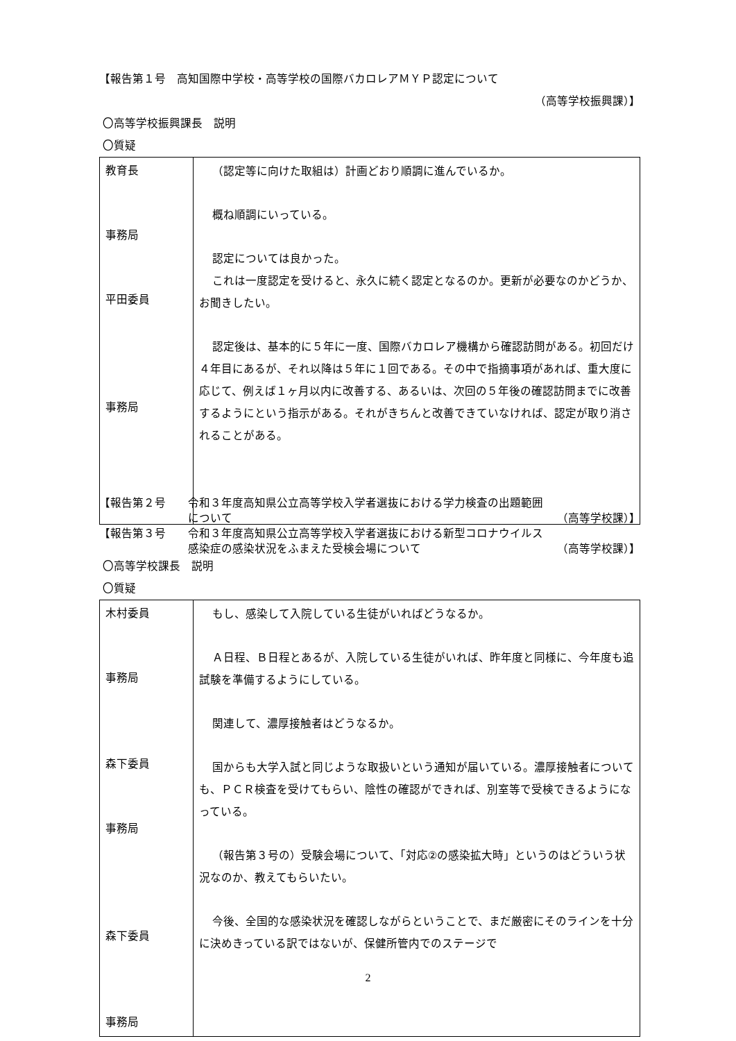【報告第１号　高知国際中学校・高等学校の国際バカロレアＭＹＰ認定について
（高等学校振興課）】
〇高等学校振興課長　説明
〇質疑
| 教育長 事務局 平田委員 事務局 | （認定等に向けた取組は）計画どおり順調に進んでいるか。 概ね順調にいっている。 認定については良かった。 これは一度認定を受けると、永久に続く認定となるのか。更新が必要なのかどうか、お聞きしたい。 認定後は、基本的に５年に一度、国際バカロレア機構から確認訪問がある。初回だけ４年目にあるが、それ以降は５年に１回である。その中で指摘事項があれば、重大度に応じて、例えば１ヶ月以内に改善する、あるいは、次回の５年後の確認訪問までに改善するようにという指示がある。それがきちんと改善できていなければ、認定が取り消されることがある。 |
【報告第２号 令和３年度高知県公立高等学校入学者選抜における学力検査の出題範囲
について （高等学校課）】
【報告第３号 令和３年度高知県公立高等学校入学者選抜における新型コロナウイルス
感染症の感染状況をふまえた受検会場について （高等学校課）】
〇高等学校課長　説明
〇質疑
| 木村委員 事務局 森下委員 事務局 森下委員 事務局 | もし、感染して入院している生徒がいればどうなるか。 Ａ日程、Ｂ日程とあるが、入院している生徒がいれば、昨年度と同様に、今年度も追試験を準備するようにしている。 関連して、濃厚接触者はどうなるか。 国からも大学入試と同じような取扱いという通知が届いている。濃厚接触者についても、ＰＣＲ検査を受けてもらい、陰性の確認ができれば、別室等で受検できるようになっている。 （報告第３号の）受験会場について、「対応②の感染拡大時」というのはどういう状況なのか、教えてもらいたい。 今後、全国的な感染状況を確認しながらということで、まだ厳密にそのラインを十分に決めきっている訳ではないが、保健所管内でのステージで |
2